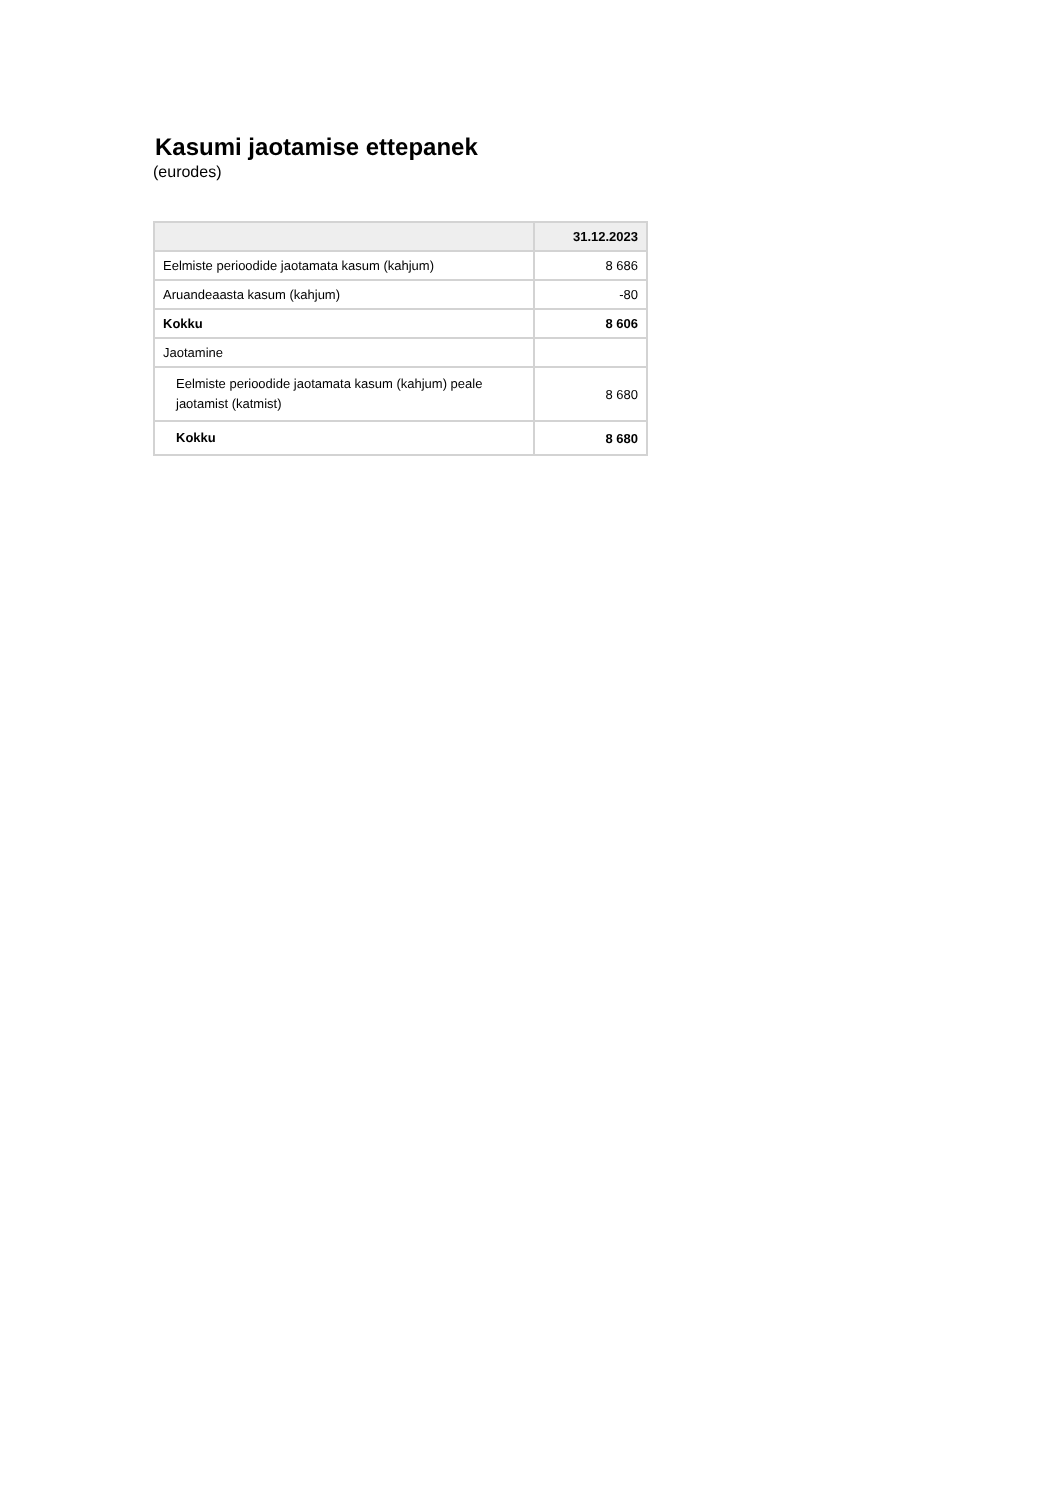Kasumi jaotamise ettepanek
(eurodes)
| | 31.12.2023 |
| --- | --- |
| Eelmiste perioodide jaotamata kasum (kahjum) | 8 686 |
| Aruandeaasta kasum (kahjum) | -80 |
| Kokku | 8 606 |
| Jaotamine | |
| Eelmiste perioodide jaotamata kasum (kahjum) peale jaotamist (katmist) | 8 680 |
| Kokku | 8 680 |